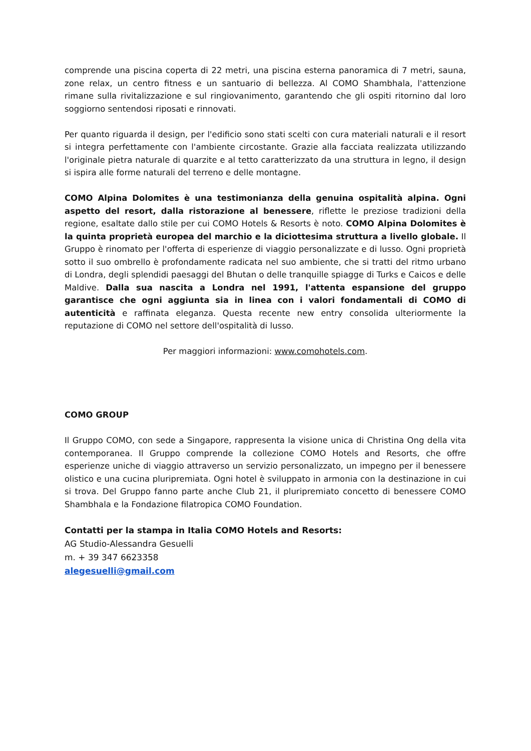comprende una piscina coperta di 22 metri, una piscina esterna panoramica di 7 metri, sauna, zone relax, un centro fitness e un santuario di bellezza. Al COMO Shambhala, l'attenzione rimane sulla rivitalizzazione e sul ringiovanimento, garantendo che gli ospiti ritornino dal loro soggiorno sentendosi riposati e rinnovati.
Per quanto riguarda il design, per l'edificio sono stati scelti con cura materiali naturali e il resort si integra perfettamente con l'ambiente circostante. Grazie alla facciata realizzata utilizzando l'originale pietra naturale di quarzite e al tetto caratterizzato da una struttura in legno, il design si ispira alle forme naturali del terreno e delle montagne.
COMO Alpina Dolomites è una testimonianza della genuina ospitalità alpina. Ogni aspetto del resort, dalla ristorazione al benessere, riflette le preziose tradizioni della regione, esaltate dallo stile per cui COMO Hotels & Resorts è noto. COMO Alpina Dolomites è la quinta proprietà europea del marchio e la diciottesima struttura a livello globale. Il Gruppo è rinomato per l'offerta di esperienze di viaggio personalizzate e di lusso. Ogni proprietà sotto il suo ombrello è profondamente radicata nel suo ambiente, che si tratti del ritmo urbano di Londra, degli splendidi paesaggi del Bhutan o delle tranquille spiagge di Turks e Caicos e delle Maldive. Dalla sua nascita a Londra nel 1991, l'attenta espansione del gruppo garantisce che ogni aggiunta sia in linea con i valori fondamentali di COMO di autenticità e raffinata eleganza. Questa recente new entry consolida ulteriormente la reputazione di COMO nel settore dell'ospitalità di lusso.
Per maggiori informazioni: www.comohotels.com.
COMO GROUP
Il Gruppo COMO, con sede a Singapore, rappresenta la visione unica di Christina Ong della vita contemporanea. Il Gruppo comprende la collezione COMO Hotels and Resorts, che offre esperienze uniche di viaggio attraverso un servizio personalizzato, un impegno per il benessere olistico e una cucina pluripremiata. Ogni hotel è sviluppato in armonia con la destinazione in cui si trova. Del Gruppo fanno parte anche Club 21, il pluripremiato concetto di benessere COMO Shambhala e la Fondazione filatropica COMO Foundation.
Contatti per la stampa in Italia COMO Hotels and Resorts:
AG Studio-Alessandra Gesuelli
m. + 39 347 6623358
alegesuelli@gmail.com